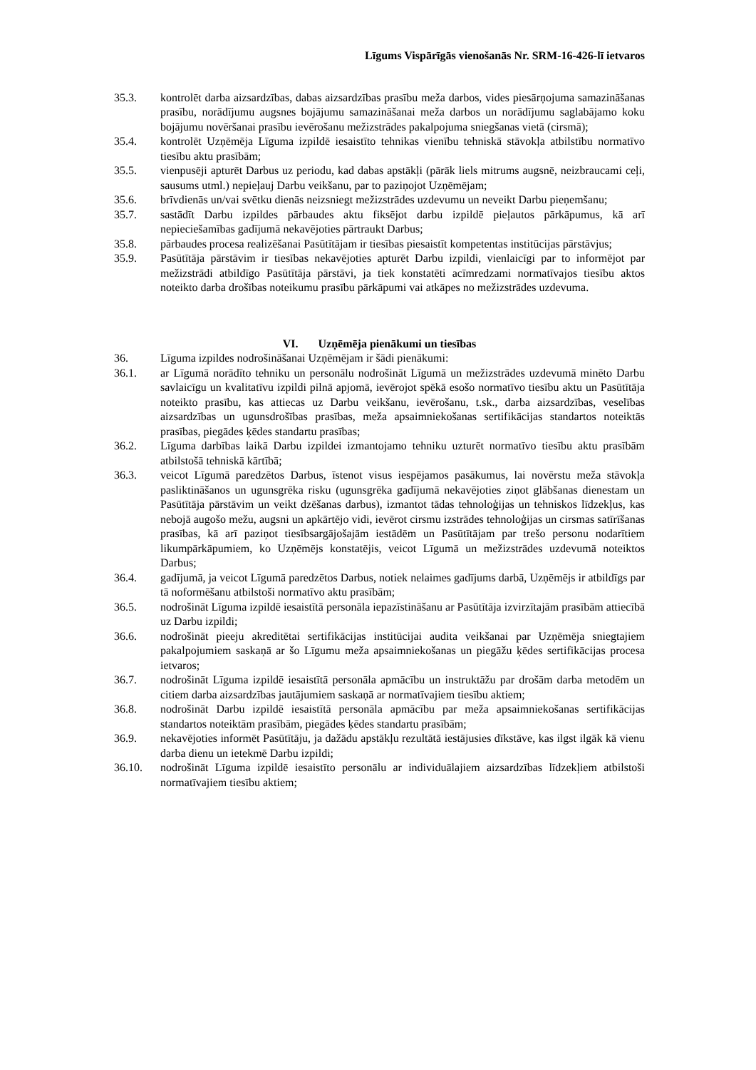Līgums Vispārīgās vienošanās Nr. SRM-16-426-lī ietvaros
35.3. kontrolēt darba aizsardzības, dabas aizsardzības prasību meža darbos, vides piesārņojuma samazināšanas prasību, norādījumu augsnes bojājumu samazināšanai meža darbos un norādījumu saglabājamo koku bojājumu novēršanai prasību ievērošanu mežizstrādes pakalpojuma sniegšanas vietā (cirsmā);
35.4. kontrolēt Uzņēmēja Līguma izpildē iesaistīto tehnikas vienību tehniskā stāvokļa atbilstību normatīvo tiesību aktu prasībām;
35.5. vienpusēji apturēt Darbus uz periodu, kad dabas apstākļi (pārāk liels mitrums augsnē, neizbraucami ceļi, sausums utml.) nepieļauj Darbu veikšanu, par to paziņojot Uzņēmējam;
35.6. brīvdienās un/vai svētku dienās neizsniegt mežizstrādes uzdevumu un neveikt Darbu pieņemšanu;
35.7. sastādīt Darbu izpildes pārbaudes aktu fiksējot darbu izpildē pieļautos pārkāpumus, kā arī nepieciešamības gadījumā nekavējoties pārtraukt Darbus;
35.8. pārbaudes procesa realizēšanai Pasūtītājam ir tiesības piesaistīt kompetentas institūcijas pārstāvjus;
35.9. Pasūtītāja pārstāvim ir tiesības nekavējoties apturēt Darbu izpildi, vienlaicīgi par to informējot par mežizstrādi atbildīgo Pasūtītāja pārstāvi, ja tiek konstatēti acīmredzami normatīvajos tiesību aktos noteikto darba drošības noteikumu prasību pārkāpumi vai atkāpes no mežizstrādes uzdevuma.
VI. Uzņēmēja pienākumi un tiesības
36. Līguma izpildes nodrošināšanai Uzņēmējam ir šādi pienākumi:
36.1. ar Līgumā norādīto tehniku un personālu nodrošināt Līgumā un mežizstrādes uzdevumā minēto Darbu savlaicīgu un kvalitatīvu izpildi pilnā apjomā, ievērojot spēkā esošo normatīvo tiesību aktu un Pasūtītāja noteikto prasību, kas attiecas uz Darbu veikšanu, ievērošanu, t.sk., darba aizsardzības, veselības aizsardzības un ugunsdrošības prasības, meža apsaimniekošanas sertifikācijas standartos noteiktās prasības, piegādes ķēdes standartu prasības;
36.2. Līguma darbības laikā Darbu izpildei izmantojamo tehniku uzturēt normatīvo tiesību aktu prasībām atbilstošā tehniskā kārtībā;
36.3. veicot Līgumā paredzētos Darbus, īstenot visus iespējamos pasākumus, lai novērstu meža stāvokļa pasliktināšanos un ugunsgrēka risku (ugunsgrēka gadījumā nekavējoties ziņot glābšanas dienestam un Pasūtītāja pārstāvim un veikt dzēšanas darbus), izmantot tādas tehnoloģijas un tehniskos līdzekļus, kas nebojā augošo mežu, augsni un apkārtējo vidi, ievērot cirsmu izstrādes tehnoloģijas un cirsmas satīrīšanas prasības, kā arī paziņot tiesībsargājošajām iestādēm un Pasūtītājam par trešo personu nodarītiem likumpārkāpumiem, ko Uzņēmējs konstatējis, veicot Līgumā un mežizstrādes uzdevumā noteiktos Darbus;
36.4. gadījumā, ja veicot Līgumā paredzētos Darbus, notiek nelaimes gadījums darbā, Uzņēmējs ir atbildīgs par tā noformēšanu atbilstoši normatīvo aktu prasībām;
36.5. nodrošināt Līguma izpildē iesaistītā personāla iepazīstināšanu ar Pasūtītāja izvirzītajām prasībām attiecībā uz Darbu izpildi;
36.6. nodrošināt pieeju akreditētai sertifikācijas institūcijai audita veikšanai par Uzņēmēja sniegtajiem pakalpojumiem saskaņā ar šo Līgumu meža apsaimniekošanas un piegāžu ķēdes sertifikācijas procesa ietvaros;
36.7. nodrošināt Līguma izpildē iesaistītā personāla apmācību un instruktāžu par drošām darba metodēm un citiem darba aizsardzības jautājumiem saskaņā ar normatīvajiem tiesību aktiem;
36.8. nodrošināt Darbu izpildē iesaistītā personāla apmācību par meža apsaimniekošanas sertifikācijas standartos noteiktām prasībām, piegādes ķēdes standartu prasībām;
36.9. nekavējoties informēt Pasūtītāju, ja dažādu apstākļu rezultātā iestājusies dīkstāve, kas ilgst ilgāk kā vienu darba dienu un ietekmē Darbu izpildi;
36.10. nodrošināt Līguma izpildē iesaistīto personālu ar individuālajiem aizsardzības līdzekļiem atbilstoši normatīvajiem tiesību aktiem;